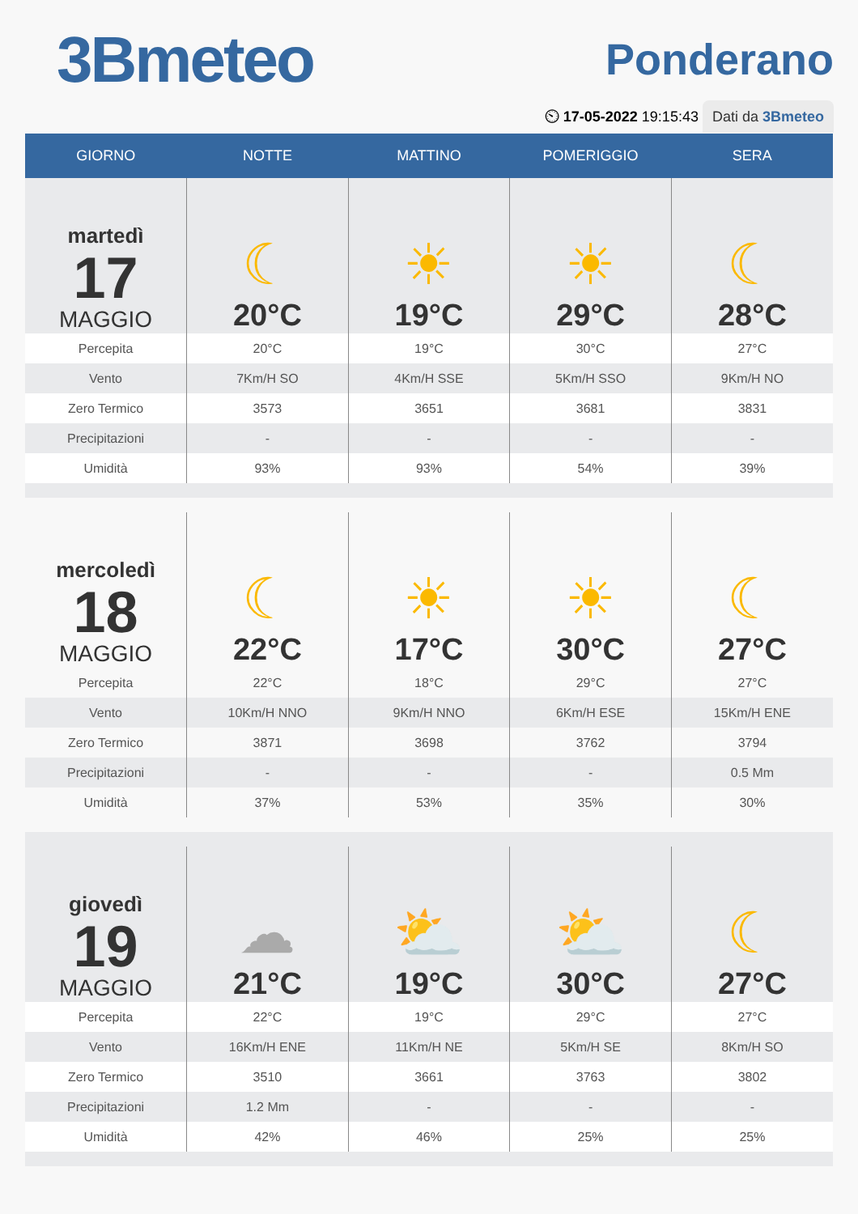3Bmeteo
Ponderano
⏲ 17-05-2022 19:15:43 Dati da 3Bmeteo
| GIORNO | NOTTE | MATTINO | POMERIGGIO | SERA |
| --- | --- | --- | --- | --- |
| martedì 17 MAGGIO | ☾ 20°C | ☀ 19°C | ☀ 29°C | ☾ 28°C |
| Percepita | 20°C | 19°C | 30°C | 27°C |
| Vento | 7Km/H SO | 4Km/H SSE | 5Km/H SSO | 9Km/H NO |
| Zero Termico | 3573 | 3651 | 3681 | 3831 |
| Precipitazioni | - | - | - | - |
| Umidità | 93% | 93% | 54% | 39% |
| mercoledì 18 MAGGIO | ☾ 22°C | ☀ 17°C | ☀ 30°C | ☾ 27°C |
| Percepita | 22°C | 18°C | 29°C | 27°C |
| Vento | 10Km/H NNO | 9Km/H NNO | 6Km/H ESE | 15Km/H ENE |
| Zero Termico | 3871 | 3698 | 3762 | 3794 |
| Precipitazioni | - | - | - | 0.5 Mm |
| Umidità | 37% | 53% | 35% | 30% |
| giovedì 19 MAGGIO | ☁ 21°C | ⛅ 19°C | ⛅ 30°C | ☾ 27°C |
| Percepita | 22°C | 19°C | 29°C | 27°C |
| Vento | 16Km/H ENE | 11Km/H NE | 5Km/H SE | 8Km/H SO |
| Zero Termico | 3510 | 3661 | 3763 | 3802 |
| Precipitazioni | 1.2 Mm | - | - | - |
| Umidità | 42% | 46% | 25% | 25% |